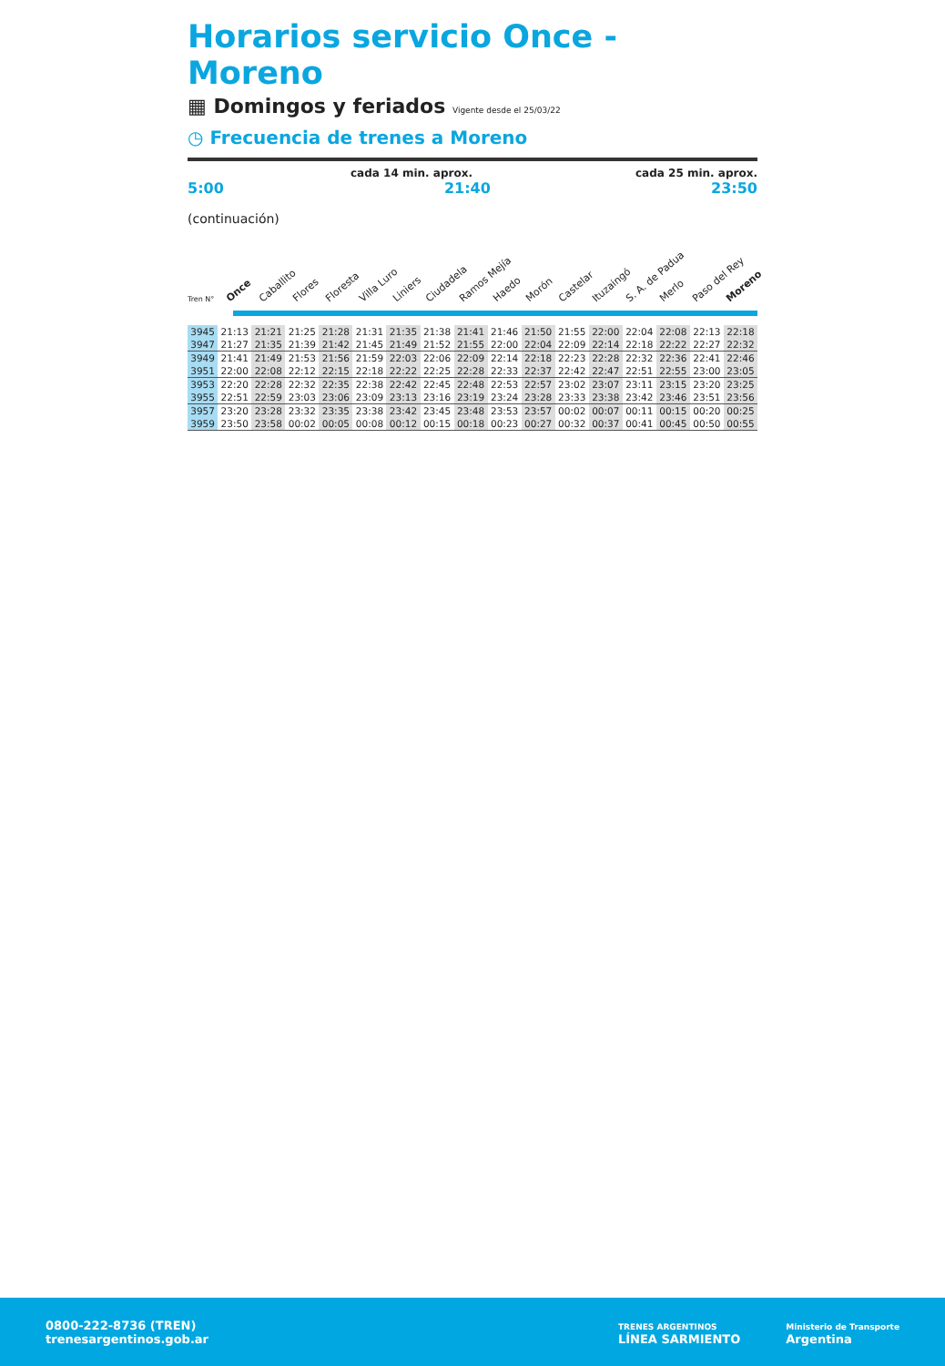Horarios servicio Once - Moreno
▦ Domingos y feriados Vigente desde el 25/03/22
◷ Frecuencia de trenes a Moreno
cada 14 min. aprox. cada 25 min. aprox.
5:00 21:40 23:50
(continuación)
Once Caballito Flores Floresta Villa Luro Liniers Ciudadela Ramos Mejía Haedo Morón Castelar Ituzaingó S. A. de Padua Merlo Paso del Rey Moreno
Tren N°
| 3945 | 21:13 | 21:21 | 21:25 | 21:28 | 21:31 | 21:35 | 21:38 | 21:41 | 21:46 | 21:50 | 21:55 | 22:00 | 22:04 | 22:08 | 22:13 | 22:18 |
| 3947 | 21:27 | 21:35 | 21:39 | 21:42 | 21:45 | 21:49 | 21:52 | 21:55 | 22:00 | 22:04 | 22:09 | 22:14 | 22:18 | 22:22 | 22:27 | 22:32 |
| 3949 | 21:41 | 21:49 | 21:53 | 21:56 | 21:59 | 22:03 | 22:06 | 22:09 | 22:14 | 22:18 | 22:23 | 22:28 | 22:32 | 22:36 | 22:41 | 22:46 |
| 3951 | 22:00 | 22:08 | 22:12 | 22:15 | 22:18 | 22:22 | 22:25 | 22:28 | 22:33 | 22:37 | 22:42 | 22:47 | 22:51 | 22:55 | 23:00 | 23:05 |
| 3953 | 22:20 | 22:28 | 22:32 | 22:35 | 22:38 | 22:42 | 22:45 | 22:48 | 22:53 | 22:57 | 23:02 | 23:07 | 23:11 | 23:15 | 23:20 | 23:25 |
| 3955 | 22:51 | 22:59 | 23:03 | 23:06 | 23:09 | 23:13 | 23:16 | 23:19 | 23:24 | 23:28 | 23:33 | 23:38 | 23:42 | 23:46 | 23:51 | 23:56 |
| 3957 | 23:20 | 23:28 | 23:32 | 23:35 | 23:38 | 23:42 | 23:45 | 23:48 | 23:53 | 23:57 | 00:02 | 00:07 | 00:11 | 00:15 | 00:20 | 00:25 |
| 3959 | 23:50 | 23:58 | 00:02 | 00:05 | 00:08 | 00:12 | 00:15 | 00:18 | 00:23 | 00:27 | 00:32 | 00:37 | 00:41 | 00:45 | 00:50 | 00:55 |
0800-222-8736 (TREN)
trenesargentinos.gob.ar
TRENES ARGENTINOS
LÍNEA SARMIENTO
Ministerio de Transporte
Argentina